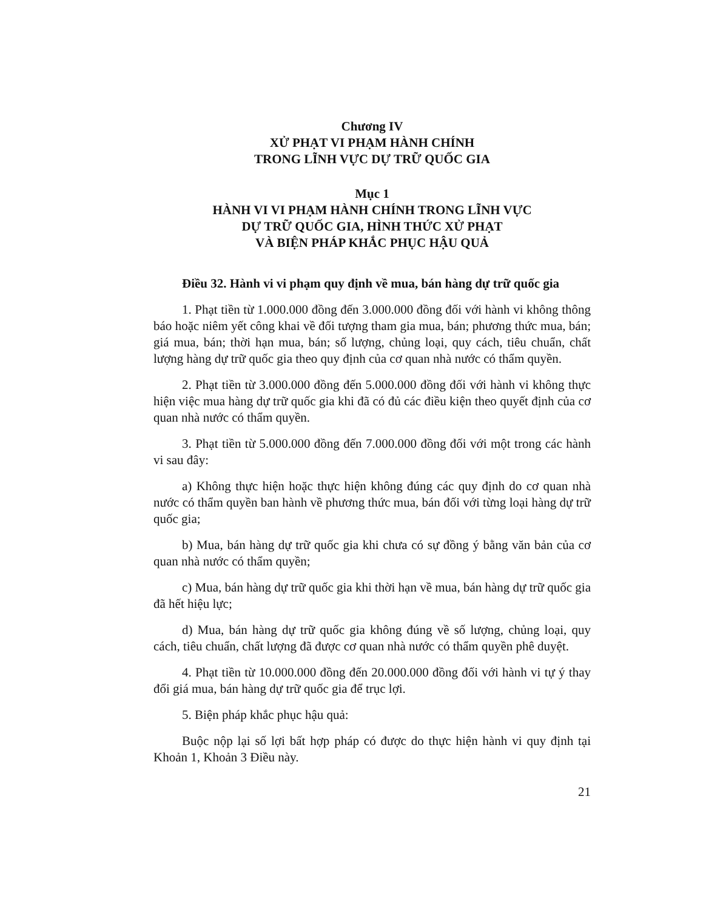Chương IV
XỬ PHẠT VI PHẠM HÀNH CHÍNH
TRONG LĨNH VỰC DỰ TRỮ QUỐC GIA
Mục 1
HÀNH VI VI PHẠM HÀNH CHÍNH TRONG LĨNH VỰC
DỰ TRỮ QUỐC GIA, HÌNH THỨC XỬ PHẠT
VÀ BIỆN PHÁP KHẮC PHỤC HẬU QUẢ
Điều 32. Hành vi vi phạm quy định về mua, bán hàng dự trữ quốc gia
1. Phạt tiền từ 1.000.000 đồng đến 3.000.000 đồng đối với hành vi không thông báo hoặc niêm yết công khai về đối tượng tham gia mua, bán; phương thức mua, bán; giá mua, bán; thời hạn mua, bán; số lượng, chủng loại, quy cách, tiêu chuẩn, chất lượng hàng dự trữ quốc gia theo quy định của cơ quan nhà nước có thẩm quyền.
2. Phạt tiền từ 3.000.000 đồng đến 5.000.000 đồng đối với hành vi không thực hiện việc mua hàng dự trữ quốc gia khi đã có đủ các điều kiện theo quyết định của cơ quan nhà nước có thẩm quyền.
3. Phạt tiền từ 5.000.000 đồng đến 7.000.000 đồng đối với một trong các hành vi sau đây:
a) Không thực hiện hoặc thực hiện không đúng các quy định do cơ quan nhà nước có thẩm quyền ban hành về phương thức mua, bán đối với từng loại hàng dự trữ quốc gia;
b) Mua, bán hàng dự trữ quốc gia khi chưa có sự đồng ý bằng văn bản của cơ quan nhà nước có thẩm quyền;
c) Mua, bán hàng dự trữ quốc gia khi thời hạn về mua, bán hàng dự trữ quốc gia đã hết hiệu lực;
d) Mua, bán hàng dự trữ quốc gia không đúng về số lượng, chủng loại, quy cách, tiêu chuẩn, chất lượng đã được cơ quan nhà nước có thẩm quyền phê duyệt.
4. Phạt tiền từ 10.000.000 đồng đến 20.000.000 đồng đối với hành vi tự ý thay đổi giá mua, bán hàng dự trữ quốc gia để trục lợi.
5. Biện pháp khắc phục hậu quả:
Buộc nộp lại số lợi bất hợp pháp có được do thực hiện hành vi quy định tại Khoản 1, Khoản 3 Điều này.
21